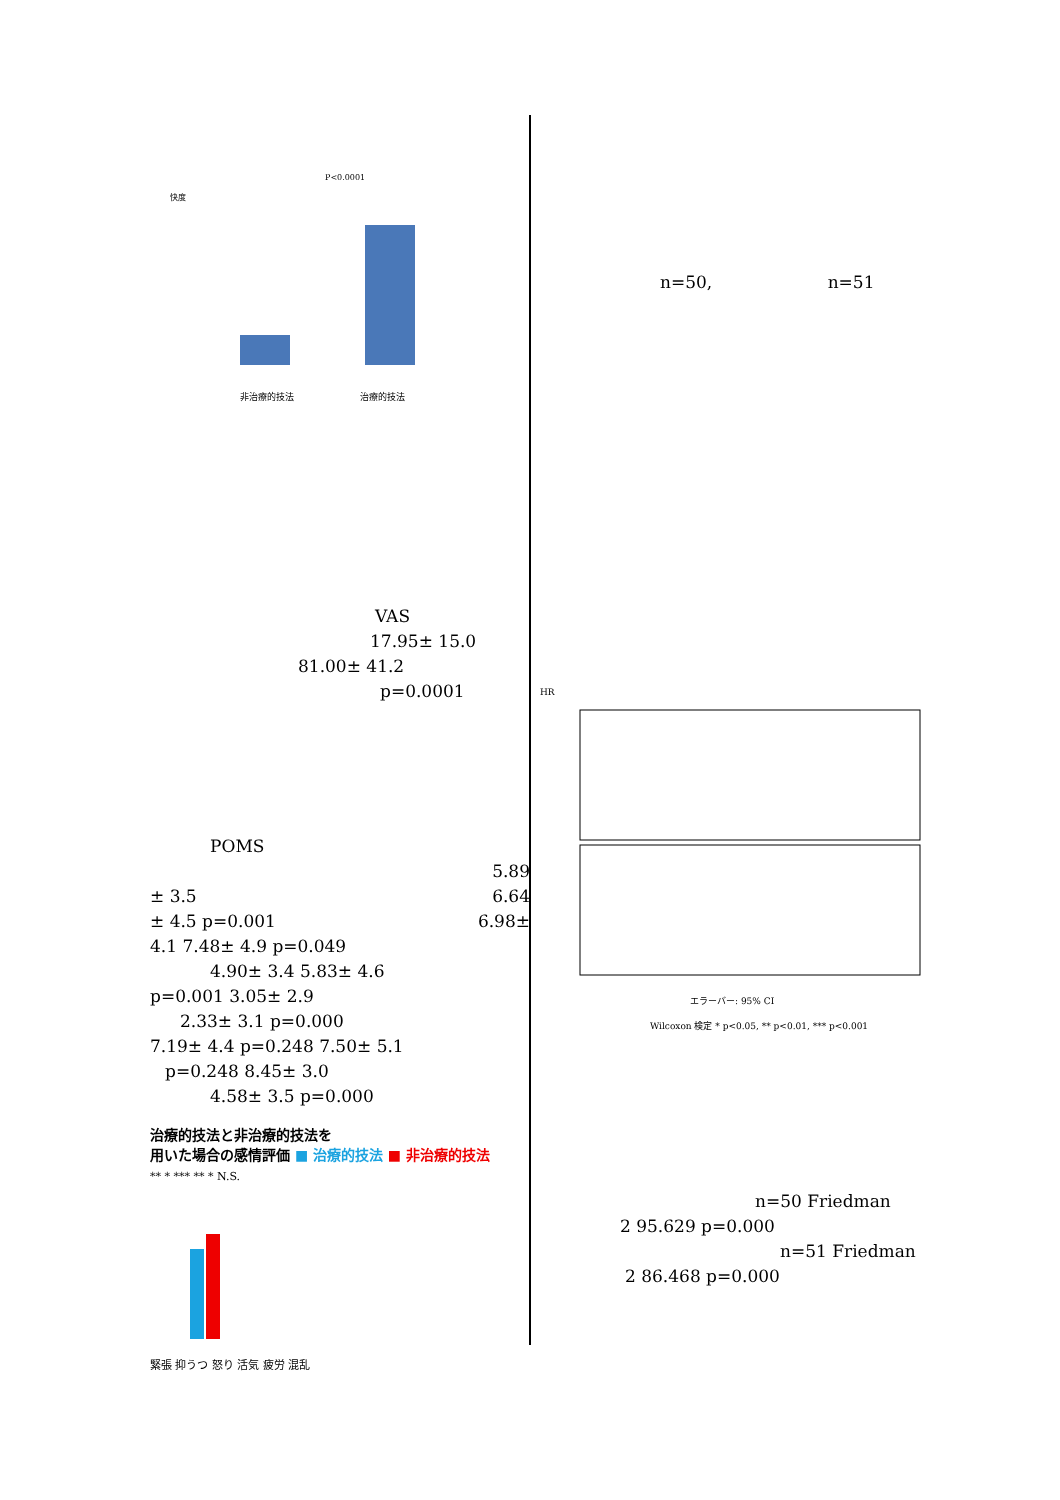P<0.0001
快度
非治療的技法
治療的技法
VAS
17.95± 15.0
81.00± 41.2
p=0.0001
POMS
5.89
± 3.5 6.64
± 4.5 p=0.001 6.98±
4.1 7.48± 4.9 p=0.049
4.90± 3.4 5.83± 4.6
p=0.001 3.05± 2.9
2.33± 3.1 p=0.000
7.19± 4.4 p=0.248 7.50± 5.1
p=0.248 8.45± 3.0
4.58± 3.5 p=0.000
治療的技法と非治療的技法を
用いた場合の感情評価 ■ 治療的技法 ■ 非治療的技法
** * *** ** * N.S.
緊張 抑うつ 怒り 活気 疲労 混乱
n=50, n=51
HR
エラーバー: 95% CI
Wilcoxon 検定 * p<0.05, ** p<0.01, *** p<0.001
n=50 Friedman
2 95.629 p=0.000
n=51 Friedman
2 86.468 p=0.000